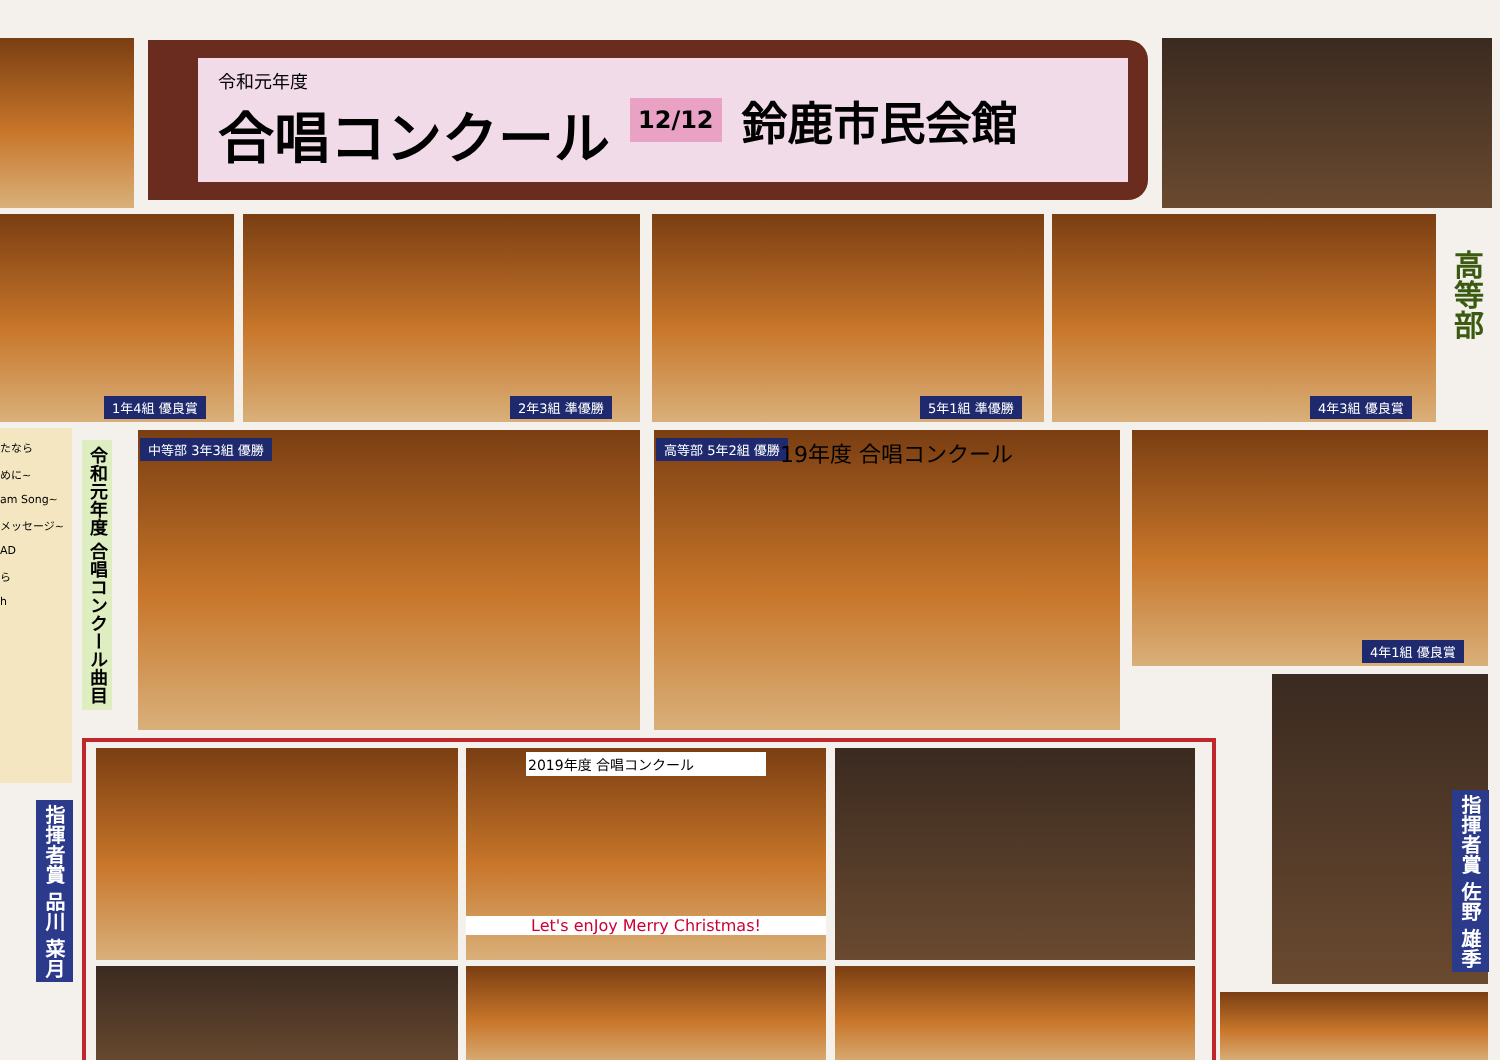令和元年度
合唱コンクール
12/12
鈴鹿市民会館
1年4組 優良賞 2年3組 準優勝 5年1組 準優勝 4年3組 優良賞
高等部
たなら
めに~
am Song~
メッセージ~
AD
ら
h
令和元年度 合唱コンクール曲目
中等部 3年3組 優勝 高等部 5年2組 優勝 19年度 合唱コンクール
4年1組 優良賞
2019年度 合唱コンクール
Let's enJoy Merry Christmas!
指揮者賞 品川 菜月
指揮者賞 佐野 雄季